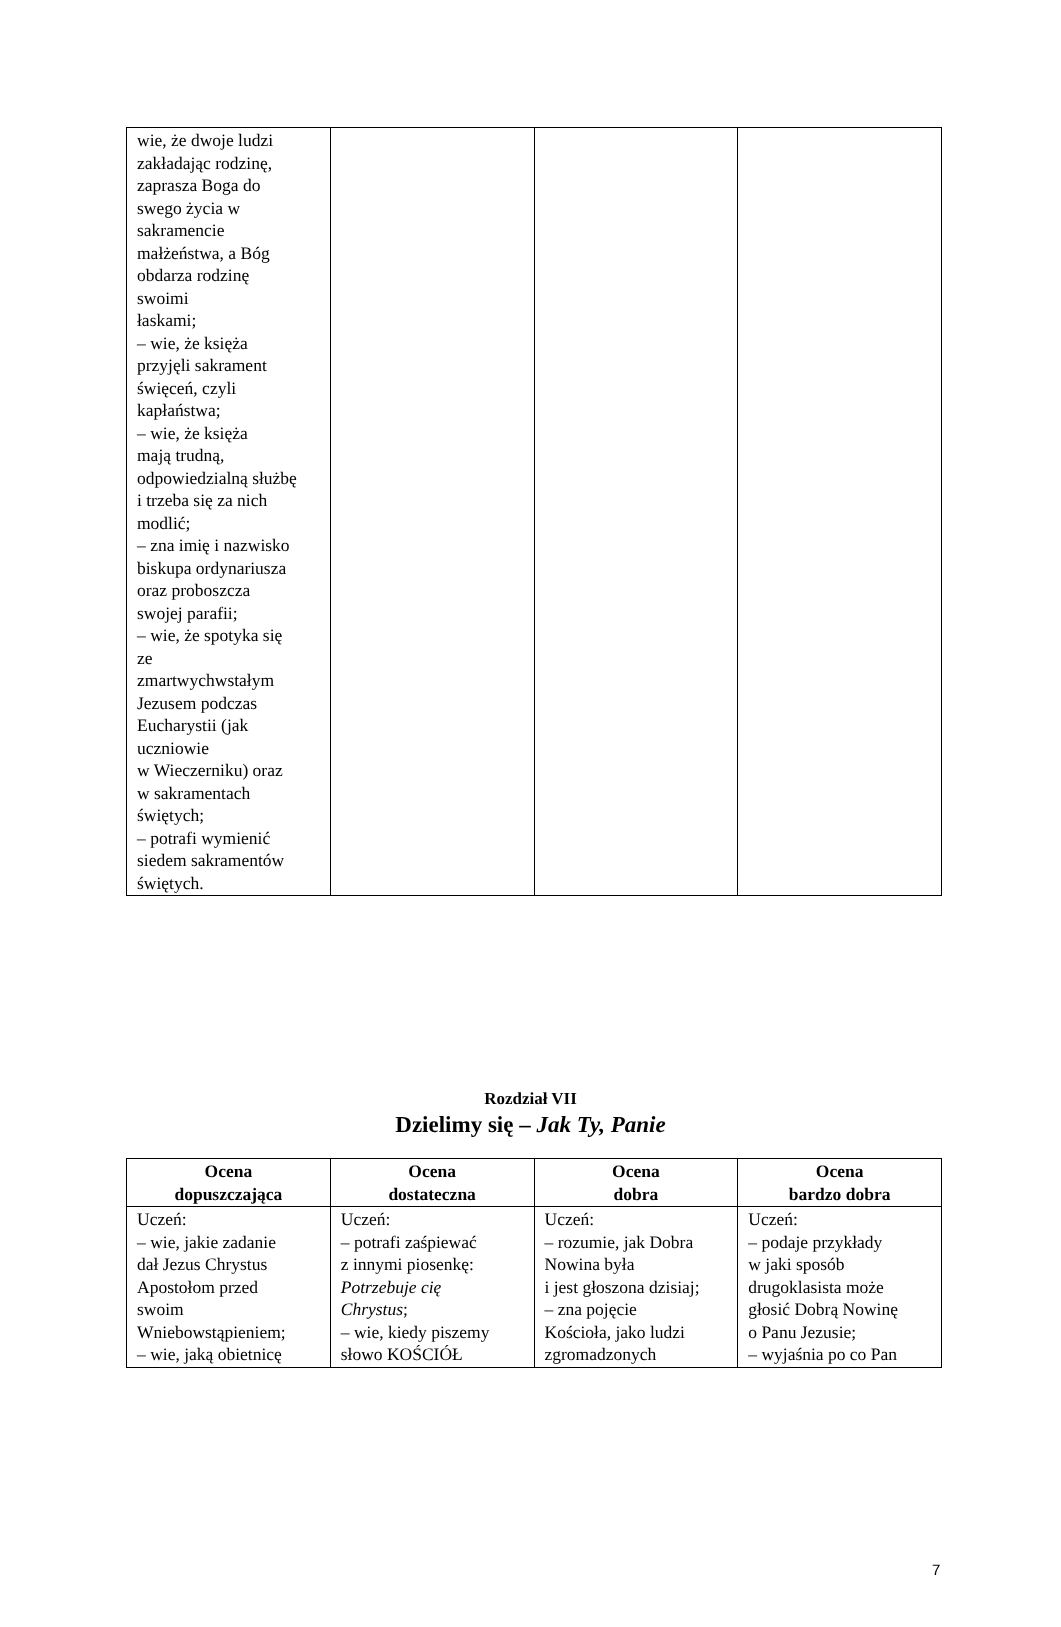| wie, że dwoje ludzi zakładając rodzinę, zaprasza Boga do swego życia w sakramencie małżeństwa, a Bóg obdarza rodzinę swoimi łaskami; – wie, że księża przyjęli sakrament święceń, czyli kapłaństwa; – wie, że księża mają trudną, odpowiedzialną służbę i trzeba się za nich modlić; – zna imię i nazwisko biskupa ordynariusza oraz proboszcza swojej parafii; – wie, że spotyka się ze zmartwychwstałym Jezusem podczas Eucharystii (jak uczniowie w Wieczerniku) oraz w sakramentach świętych; – potrafi wymienić siedem sakramentów świętych. | | | |
Rozdział VII
Dzielimy się – Jak Ty, Panie
| Ocena dopuszczająca | Ocena dostateczna | Ocena dobra | Ocena bardzo dobra |
| --- | --- | --- | --- |
| Uczeń: – wie, jakie zadanie dał Jezus Chrystus Apostołom przed swoim Wniebowstąpieniem; – wie, jaką obietnicę | Uczeń: – potrafi zaśpiewać z innymi piosenkę: Potrzebuje cię Chrystus ; – wie, kiedy piszemy słowo KOŚCIÓŁ | Uczeń: – rozumie, jak Dobra Nowina była i jest głoszona dzisiaj; – zna pojęcie Kościoła, jako ludzi zgromadzonych | Uczeń: – podaje przykłady w jaki sposób drugoklasista może głosić Dobrą Nowinę o Panu Jezusie; – wyjaśnia po co Pan |
7